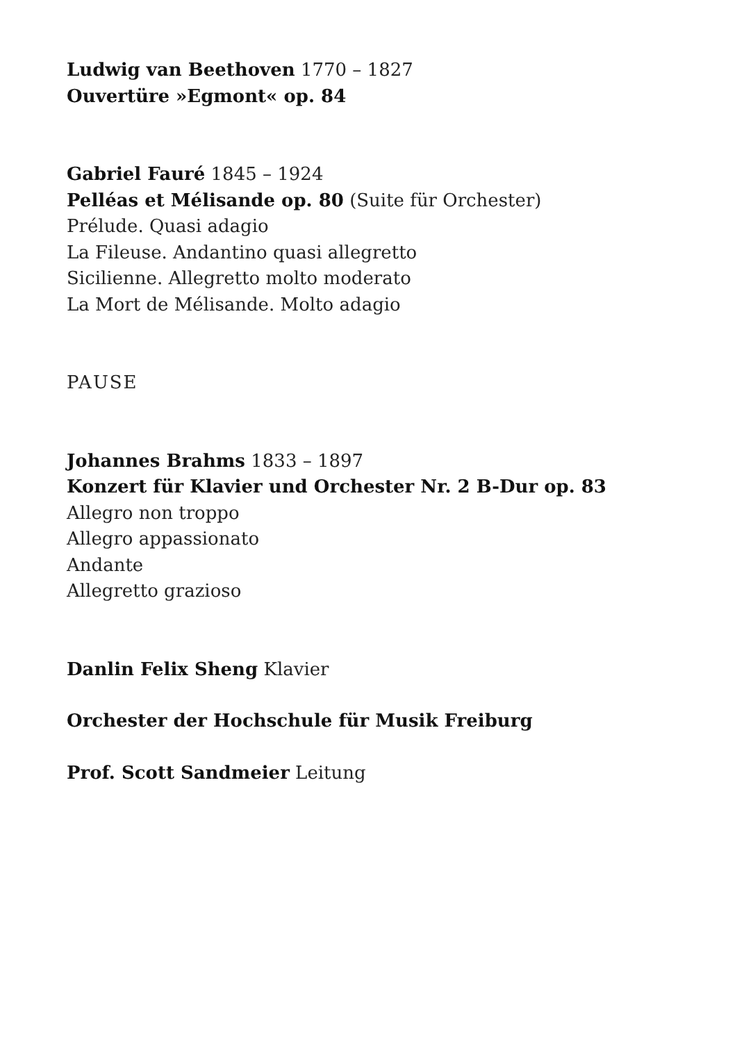Ludwig van Beethoven 1770 – 1827
Ouvertüre »Egmont« op. 84
Gabriel Fauré 1845 – 1924
Pelléas et Mélisande op. 80 (Suite für Orchester)
Prélude. Quasi adagio
La Fileuse. Andantino quasi allegretto
Sicilienne. Allegretto molto moderato
La Mort de Mélisande. Molto adagio
PAUSE
Johannes Brahms 1833 – 1897
Konzert für Klavier und Orchester Nr. 2 B-Dur op. 83
Allegro non troppo
Allegro appassionato
Andante
Allegretto grazioso
Danlin Felix Sheng Klavier
Orchester der Hochschule für Musik Freiburg
Prof. Scott Sandmeier Leitung